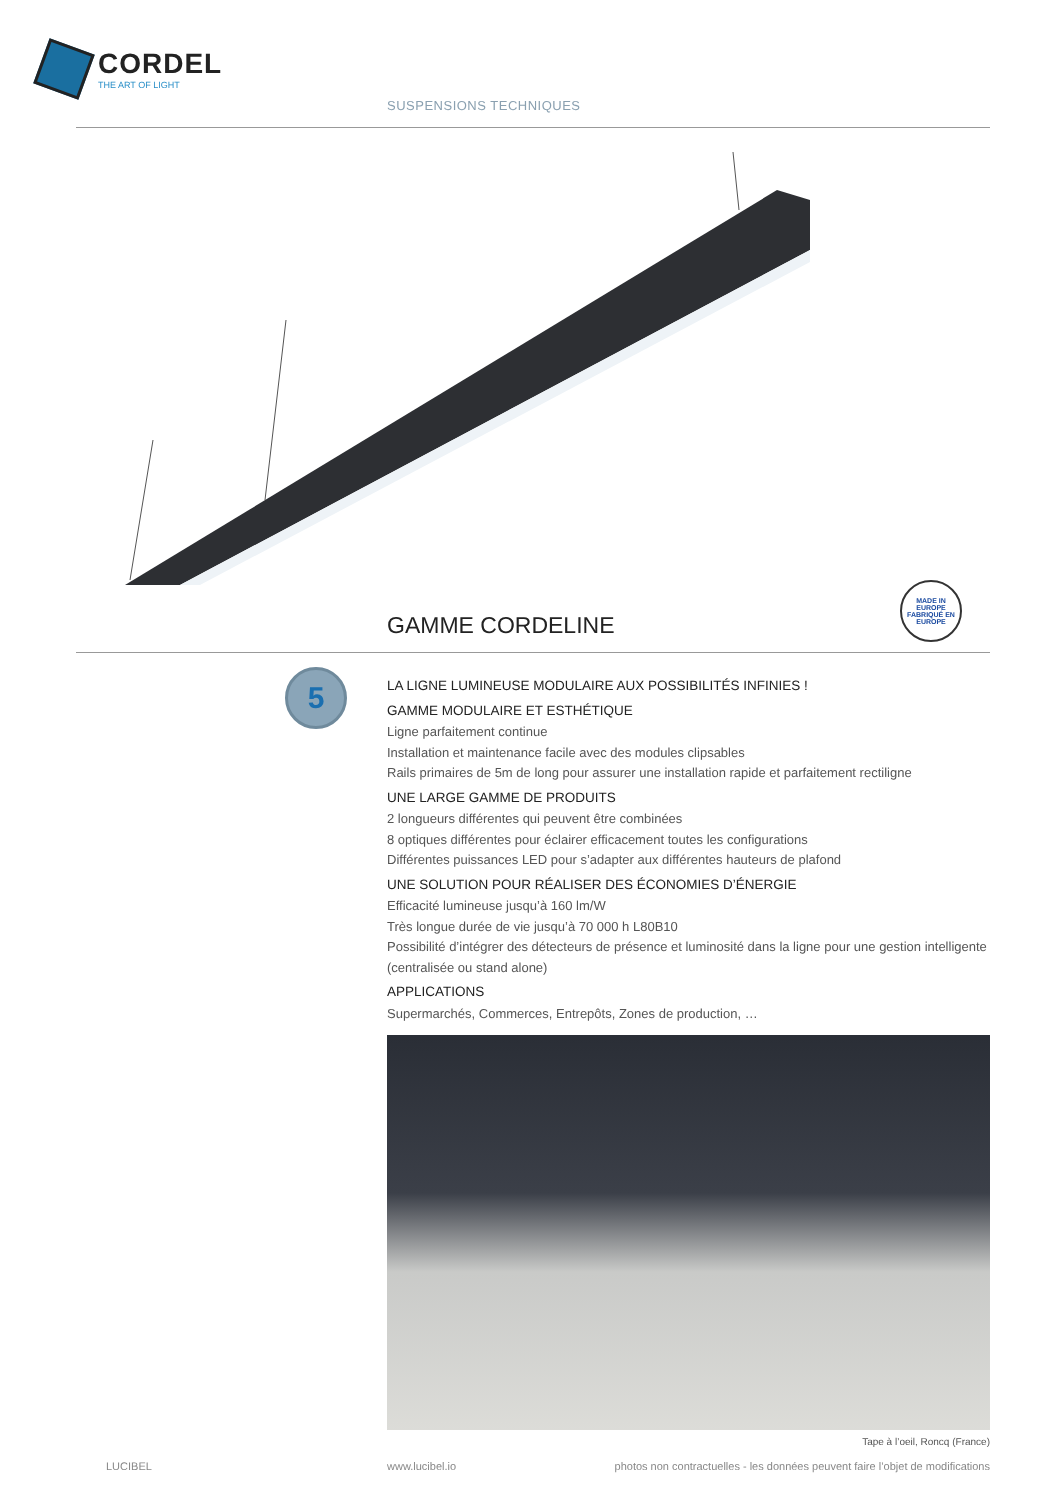CORDEL
THE ART OF LIGHT
SUSPENSIONS TECHNIQUES
GAMME CORDELINE
MADE IN EUROPE
FABRIQUÉ EN EUROPE
5
LA LIGNE LUMINEUSE MODULAIRE AUX POSSIBILITÉS INFINIES !
GAMME MODULAIRE ET ESTHÉTIQUE
Ligne parfaitement continue
Installation et maintenance facile avec des modules clipsables
Rails primaires de 5m de long pour assurer une installation rapide et parfaitement rectiligne
UNE LARGE GAMME DE PRODUITS
2 longueurs différentes qui peuvent être combinées
8 optiques différentes pour éclairer efficacement toutes les configurations
Différentes puissances LED pour s’adapter aux différentes hauteurs de plafond
UNE SOLUTION POUR RÉALISER DES ÉCONOMIES D’ÉNERGIE
Efficacité lumineuse jusqu’à 160 lm/W
Très longue durée de vie jusqu’à 70 000 h L80B10
Possibilité d’intégrer des détecteurs de présence et luminosité dans la ligne pour une gestion intelligente (centralisée ou stand alone)
APPLICATIONS
Supermarchés, Commerces, Entrepôts, Zones de production, …
Tape à l’oeil, Roncq (France)
LUCIBEL www.lucibel.io
photos non contractuelles - les données peuvent faire l’objet de modifications